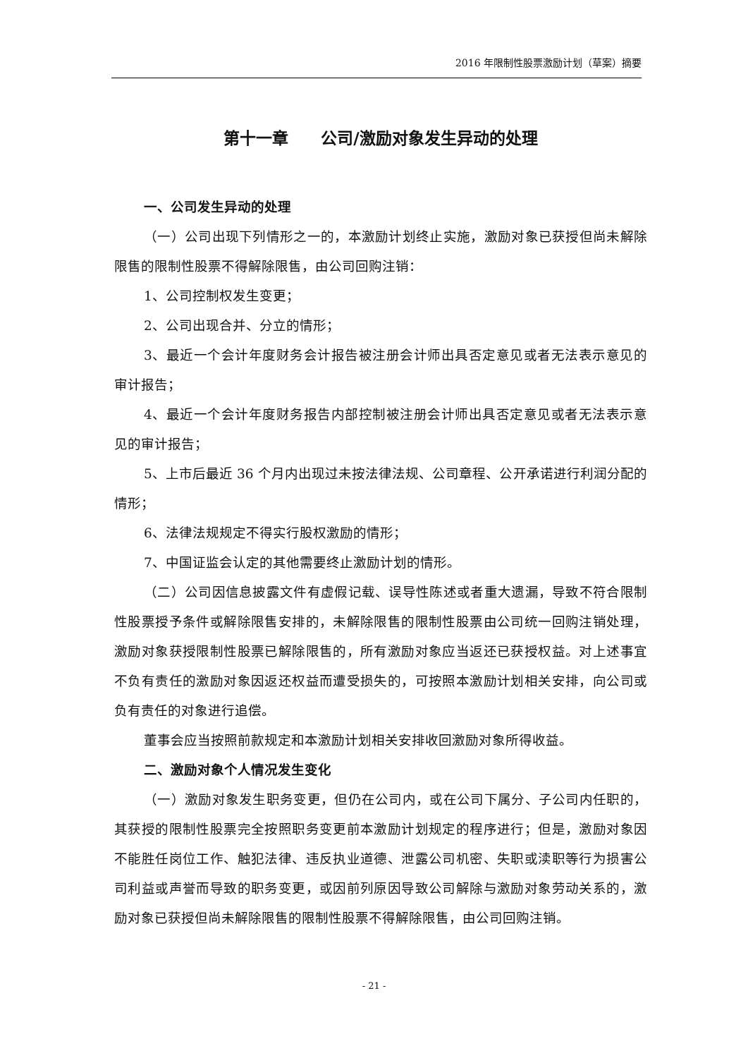2016 年限制性股票激励计划（草案）摘要
第十一章　　公司/激励对象发生异动的处理
一、公司发生异动的处理
（一）公司出现下列情形之一的，本激励计划终止实施，激励对象已获授但尚未解除限售的限制性股票不得解除限售，由公司回购注销：
1、公司控制权发生变更；
2、公司出现合并、分立的情形；
3、最近一个会计年度财务会计报告被注册会计师出具否定意见或者无法表示意见的审计报告；
4、最近一个会计年度财务报告内部控制被注册会计师出具否定意见或者无法表示意见的审计报告；
5、上市后最近 36 个月内出现过未按法律法规、公司章程、公开承诺进行利润分配的情形；
6、法律法规规定不得实行股权激励的情形；
7、中国证监会认定的其他需要终止激励计划的情形。
（二）公司因信息披露文件有虚假记载、误导性陈述或者重大遗漏，导致不符合限制性股票授予条件或解除限售安排的，未解除限售的限制性股票由公司统一回购注销处理，激励对象获授限制性股票已解除限售的，所有激励对象应当返还已获授权益。对上述事宜不负有责任的激励对象因返还权益而遭受损失的，可按照本激励计划相关安排，向公司或负有责任的对象进行追偿。
董事会应当按照前款规定和本激励计划相关安排收回激励对象所得收益。
二、激励对象个人情况发生变化
（一）激励对象发生职务变更，但仍在公司内，或在公司下属分、子公司内任职的，其获授的限制性股票完全按照职务变更前本激励计划规定的程序进行；但是，激励对象因不能胜任岗位工作、触犯法律、违反执业道德、泄露公司机密、失职或渎职等行为损害公司利益或声誉而导致的职务变更，或因前列原因导致公司解除与激励对象劳动关系的，激励对象已获授但尚未解除限售的限制性股票不得解除限售，由公司回购注销。
- 21 -